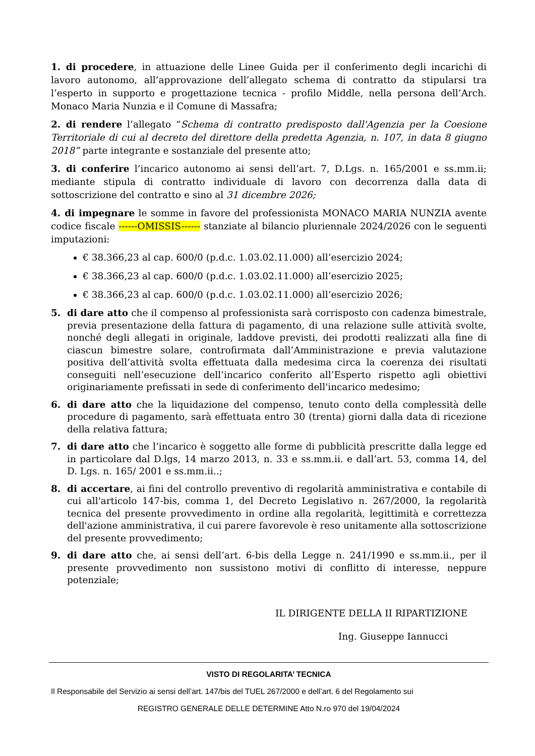1. di procedere, in attuazione delle Linee Guida per il conferimento degli incarichi di lavoro autonomo, all’approvazione dell’allegato schema di contratto da stipularsi tra l’esperto in supporto e progettazione tecnica - profilo Middle, nella persona dell’Arch. Monaco Maria Nunzia e il Comune di Massafra;
2. di rendere l’allegato “Schema di contratto predisposto dall'Agenzia per la Coesione Territoriale di cui al decreto del direttore della predetta Agenzia, n. 107, in data 8 giugno 2018” parte integrante e sostanziale del presente atto;
3. di conferire l’incarico autonomo ai sensi dell’art. 7, D.Lgs. n. 165/2001 e ss.mm.ii; mediante stipula di contratto individuale di lavoro con decorrenza dalla data di sottoscrizione del contratto e sino al 31 dicembre 2026;
4. di impegnare le somme in favore del professionista MONACO MARIA NUNZIA avente codice fiscale ------OMISSIS------ stanziate al bilancio pluriennale 2024/2026 con le seguenti imputazioni:
€ 38.366,23 al cap. 600/0 (p.d.c. 1.03.02.11.000) all’esercizio 2024;
€ 38.366,23 al cap. 600/0 (p.d.c. 1.03.02.11.000) all’esercizio 2025;
€ 38.366,23 al cap. 600/0 (p.d.c. 1.03.02.11.000) all’esercizio 2026;
5. di dare atto che il compenso al professionista sarà corrisposto con cadenza bimestrale, previa presentazione della fattura di pagamento, di una relazione sulle attività svolte, nonché degli allegati in originale, laddove previsti, dei prodotti realizzati alla fine di ciascun bimestre solare, controfirmata dall’Amministrazione e previa valutazione positiva dell’attività svolta effettuata dalla medesima circa la coerenza dei risultati conseguiti nell’esecuzione dell’incarico conferito all’Esperto rispetto agli obiettivi originariamente prefissati in sede di conferimento dell'incarico medesimo;
6. di dare atto che la liquidazione del compenso, tenuto conto della complessità delle procedure di pagamento, sarà effettuata entro 30 (trenta) giorni dalla data di ricezione della relativa fattura;
7. di dare atto che l’incarico è soggetto alle forme di pubblicità prescritte dalla legge ed in particolare dal D.lgs, 14 marzo 2013, n. 33 e ss.mm.ii. e dall’art. 53, comma 14, del D. Lgs. n. 165/ 2001 e ss.mm.ii..;
8. di accertare, ai fini del controllo preventivo di regolarità amministrativa e contabile di cui all'articolo 147-bis, comma 1, del Decreto Legislativo n. 267/2000, la regolarità tecnica del presente provvedimento in ordine alla regolarità, legittimità e correttezza dell'azione amministrativa, il cui parere favorevole è reso unitamente alla sottoscrizione del presente provvedimento;
9. di dare atto che, ai sensi dell’art. 6-bis della Legge n. 241/1990 e ss.mm.ii., per il presente provvedimento non sussistono motivi di conflitto di interesse, neppure potenziale;
IL DIRIGENTE DELLA II RIPARTIZIONE
Ing. Giuseppe Iannucci
VISTO DI REGOLARITA’ TECNICA
Il Responsabile del Servizio ai sensi dell’art. 147/bis del TUEL 267/2000 e dell’art. 6 del Regolamento sui
REGISTRO GENERALE DELLE DETERMINE Atto N.ro 970 del 19/04/2024